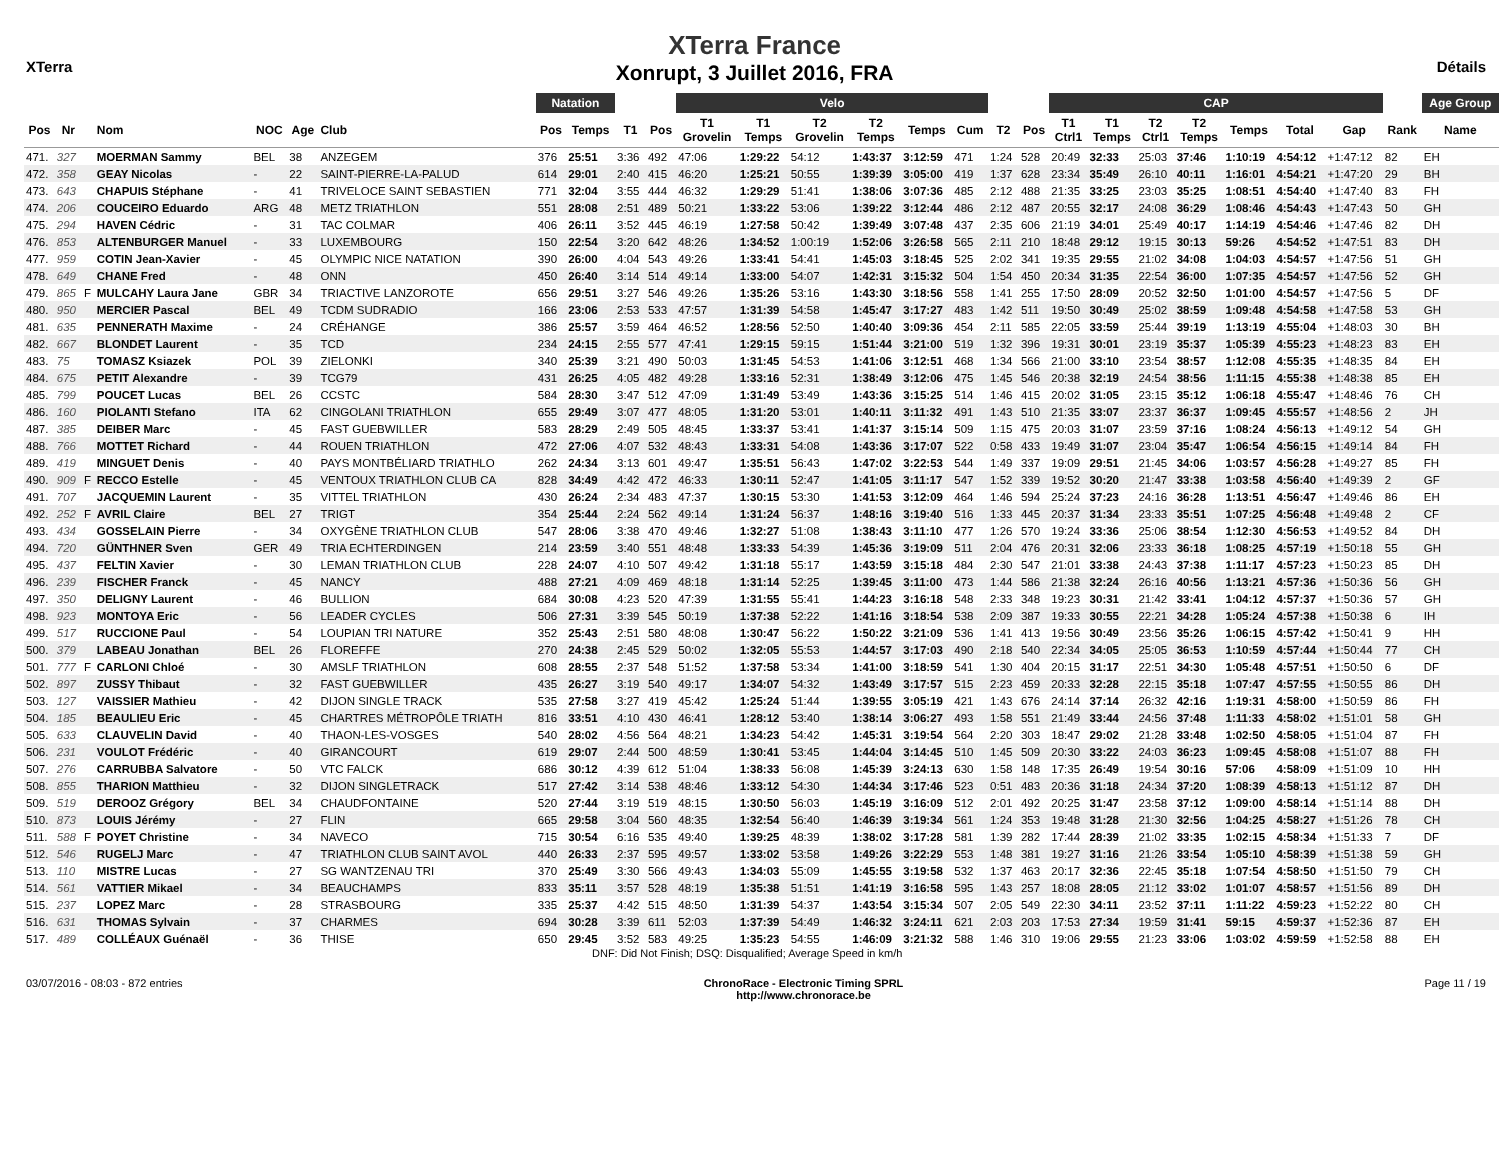XTerra
XTerra France
Xonrupt, 3 Juillet 2016, FRA
Détails
| | | | | | | | Natation | | | | Velo | | | | | | | | CAP | | | | | | | | Age Group |
| --- | --- | --- | --- | --- | --- | --- | --- | --- | --- | --- | --- | --- | --- | --- | --- | --- | --- | --- | --- | --- | --- | --- | --- | --- | --- | --- | --- |
| Pos | Nr | | Nom | NOC | Age | Club | Pos | Temps | T1 | Pos | T1 Grovelin | T1 Temps | T2 Grovelin | T2 Temps | Temps | Cum | T2 | Pos | T1 Ctrl1 | T1 Temps | T2 Ctrl1 | T2 Temps | Temps | Total | Gap | Rank | Name |
| 471. | 327 | | MOERMAN Sammy | BEL | 38 | ANZEGEM | 376 | 25:51 | 3:36 | 492 | 47:06 | 1:29:22 | 54:12 | 1:43:37 | 3:12:59 | 471 | 1:24 | 528 | 20:49 | 32:33 | 25:03 | 37:46 | 1:10:19 | 4:54:12 | +1:47:12 | 82 | EH |
| 472. | 358 | | GEAY Nicolas | - | 22 | SAINT-PIERRE-LA-PALUD | 614 | 29:01 | 2:40 | 415 | 46:20 | 1:25:21 | 50:55 | 1:39:39 | 3:05:00 | 419 | 1:37 | 628 | 23:34 | 35:49 | 26:10 | 40:11 | 1:16:01 | 4:54:21 | +1:47:20 | 29 | BH |
| 473. | 643 | | CHAPUIS Stéphane | - | 41 | TRIVELOCE SAINT SEBASTIEN | 771 | 32:04 | 3:55 | 444 | 46:32 | 1:29:29 | 51:41 | 1:38:06 | 3:07:36 | 485 | 2:12 | 488 | 21:35 | 33:25 | 23:03 | 35:25 | 1:08:51 | 4:54:40 | +1:47:40 | 83 | FH |
| 474. | 206 | | COUCEIRO Eduardo | ARG | 48 | METZ TRIATHLON | 551 | 28:08 | 2:51 | 489 | 50:21 | 1:33:22 | 53:06 | 1:39:22 | 3:12:44 | 486 | 2:12 | 487 | 20:55 | 32:17 | 24:08 | 36:29 | 1:08:46 | 4:54:43 | +1:47:43 | 50 | GH |
| 475. | 294 | | HAVEN Cédric | - | 31 | TAC COLMAR | 406 | 26:11 | 3:52 | 445 | 46:19 | 1:27:58 | 50:42 | 1:39:49 | 3:07:48 | 437 | 2:35 | 606 | 21:19 | 34:01 | 25:49 | 40:17 | 1:14:19 | 4:54:46 | +1:47:46 | 82 | DH |
| 476. | 853 | | ALTENBURGER Manuel | - | 33 | LUXEMBOURG | 150 | 22:54 | 3:20 | 642 | 48:26 | 1:34:52 | 1:00:19 | 1:52:06 | 3:26:58 | 565 | 2:11 | 210 | 18:48 | 29:12 | 19:15 | 30:13 | 59:26 | 4:54:52 | +1:47:51 | 83 | DH |
| 477. | 959 | | COTIN Jean-Xavier | - | 45 | OLYMPIC NICE NATATION | 390 | 26:00 | 4:04 | 543 | 49:26 | 1:33:41 | 54:41 | 1:45:03 | 3:18:45 | 525 | 2:02 | 341 | 19:35 | 29:55 | 21:02 | 34:08 | 1:04:03 | 4:54:57 | +1:47:56 | 51 | GH |
| 478. | 649 | | CHANE Fred | - | 48 | ONN | 450 | 26:40 | 3:14 | 514 | 49:14 | 1:33:00 | 54:07 | 1:42:31 | 3:15:32 | 504 | 1:54 | 450 | 20:34 | 31:35 | 22:54 | 36:00 | 1:07:35 | 4:54:57 | +1:47:56 | 52 | GH |
| 479. | 865 | F | MULCAHY Laura Jane | GBR | 34 | TRIACTIVE LANZOROTE | 656 | 29:51 | 3:27 | 546 | 49:26 | 1:35:26 | 53:16 | 1:43:30 | 3:18:56 | 558 | 1:41 | 255 | 17:50 | 28:09 | 20:52 | 32:50 | 1:01:00 | 4:54:57 | +1:47:56 | 5 | DF |
| 480. | 950 | | MERCIER Pascal | BEL | 49 | TCDM SUDRADIO | 166 | 23:06 | 2:53 | 533 | 47:57 | 1:31:39 | 54:58 | 1:45:47 | 3:17:27 | 483 | 1:42 | 511 | 19:50 | 30:49 | 25:02 | 38:59 | 1:09:48 | 4:54:58 | +1:47:58 | 53 | GH |
| 481. | 635 | | PENNERATH Maxime | - | 24 | CRÉHANGE | 386 | 25:57 | 3:59 | 464 | 46:52 | 1:28:56 | 52:50 | 1:40:40 | 3:09:36 | 454 | 2:11 | 585 | 22:05 | 33:59 | 25:44 | 39:19 | 1:13:19 | 4:55:04 | +1:48:03 | 30 | BH |
| 482. | 667 | | BLONDET Laurent | - | 35 | TCD | 234 | 24:15 | 2:55 | 577 | 47:41 | 1:29:15 | 59:15 | 1:51:44 | 3:21:00 | 519 | 1:32 | 396 | 19:31 | 30:01 | 23:19 | 35:37 | 1:05:39 | 4:55:23 | +1:48:23 | 83 | EH |
| 483. | 75 | | TOMASZ Ksiazek | POL | 39 | ZIELONKI | 340 | 25:39 | 3:21 | 490 | 50:03 | 1:31:45 | 54:53 | 1:41:06 | 3:12:51 | 468 | 1:34 | 566 | 21:00 | 33:10 | 23:54 | 38:57 | 1:12:08 | 4:55:35 | +1:48:35 | 84 | EH |
| 484. | 675 | | PETIT Alexandre | - | 39 | TCG79 | 431 | 26:25 | 4:05 | 482 | 49:28 | 1:33:16 | 52:31 | 1:38:49 | 3:12:06 | 475 | 1:45 | 546 | 20:38 | 32:19 | 24:54 | 38:56 | 1:11:15 | 4:55:38 | +1:48:38 | 85 | EH |
| 485. | 799 | | POUCET Lucas | BEL | 26 | CCSTC | 584 | 28:30 | 3:47 | 512 | 47:09 | 1:31:49 | 53:49 | 1:43:36 | 3:15:25 | 514 | 1:46 | 415 | 20:02 | 31:05 | 23:15 | 35:12 | 1:06:18 | 4:55:47 | +1:48:46 | 76 | CH |
| 486. | 160 | | PIOLANTI Stefano | ITA | 62 | CINGOLANI TRIATHLON | 655 | 29:49 | 3:07 | 477 | 48:05 | 1:31:20 | 53:01 | 1:40:11 | 3:11:32 | 491 | 1:43 | 510 | 21:35 | 33:07 | 23:37 | 36:37 | 1:09:45 | 4:55:57 | +1:48:56 | 2 | JH |
| 487. | 385 | | DEIBER Marc | - | 45 | FAST GUEBWILLER | 583 | 28:29 | 2:49 | 505 | 48:45 | 1:33:37 | 53:41 | 1:41:37 | 3:15:14 | 509 | 1:15 | 475 | 20:03 | 31:07 | 23:59 | 37:16 | 1:08:24 | 4:56:13 | +1:49:12 | 54 | GH |
| 488. | 766 | | MOTTET Richard | - | 44 | ROUEN TRIATHLON | 472 | 27:06 | 4:07 | 532 | 48:43 | 1:33:31 | 54:08 | 1:43:36 | 3:17:07 | 522 | 0:58 | 433 | 19:49 | 31:07 | 23:04 | 35:47 | 1:06:54 | 4:56:15 | +1:49:14 | 84 | FH |
| 489. | 419 | | MINGUET Denis | - | 40 | PAYS MONTBÉLIARD TRIATHLO | 262 | 24:34 | 3:13 | 601 | 49:47 | 1:35:51 | 56:43 | 1:47:02 | 3:22:53 | 544 | 1:49 | 337 | 19:09 | 29:51 | 21:45 | 34:06 | 1:03:57 | 4:56:28 | +1:49:27 | 85 | FH |
| 490. | 909 | F | RECCO Estelle | - | 45 | VENTOUX TRIATHLON CLUB CA | 828 | 34:49 | 4:42 | 472 | 46:33 | 1:30:11 | 52:47 | 1:41:05 | 3:11:17 | 547 | 1:52 | 339 | 19:52 | 30:20 | 21:47 | 33:38 | 1:03:58 | 4:56:40 | +1:49:39 | 2 | GF |
| 491. | 707 | | JACQUEMIN Laurent | - | 35 | VITTEL TRIATHLON | 430 | 26:24 | 2:34 | 483 | 47:37 | 1:30:15 | 53:30 | 1:41:53 | 3:12:09 | 464 | 1:46 | 594 | 25:24 | 37:23 | 24:16 | 36:28 | 1:13:51 | 4:56:47 | +1:49:46 | 86 | EH |
| 492. | 252 | F | AVRIL Claire | BEL | 27 | TRIGT | 354 | 25:44 | 2:24 | 562 | 49:14 | 1:31:24 | 56:37 | 1:48:16 | 3:19:40 | 516 | 1:33 | 445 | 20:37 | 31:34 | 23:33 | 35:51 | 1:07:25 | 4:56:48 | +1:49:48 | 2 | CF |
| 493. | 434 | | GOSSELAIN Pierre | - | 34 | OXYGÈNE TRIATHLON CLUB | 547 | 28:06 | 3:38 | 470 | 49:46 | 1:32:27 | 51:08 | 1:38:43 | 3:11:10 | 477 | 1:26 | 570 | 19:24 | 33:36 | 25:06 | 38:54 | 1:12:30 | 4:56:53 | +1:49:52 | 84 | DH |
| 494. | 720 | | GÜNTHNER Sven | GER | 49 | TRIA ECHTERDINGEN | 214 | 23:59 | 3:40 | 551 | 48:48 | 1:33:33 | 54:39 | 1:45:36 | 3:19:09 | 511 | 2:04 | 476 | 20:31 | 32:06 | 23:33 | 36:18 | 1:08:25 | 4:57:19 | +1:50:18 | 55 | GH |
| 495. | 437 | | FELTIN Xavier | - | 30 | LEMAN TRIATHLON CLUB | 228 | 24:07 | 4:10 | 507 | 49:42 | 1:31:18 | 55:17 | 1:43:59 | 3:15:18 | 484 | 2:30 | 547 | 21:01 | 33:38 | 24:43 | 37:38 | 1:11:17 | 4:57:23 | +1:50:23 | 85 | DH |
| 496. | 239 | | FISCHER Franck | - | 45 | NANCY | 488 | 27:21 | 4:09 | 469 | 48:18 | 1:31:14 | 52:25 | 1:39:45 | 3:11:00 | 473 | 1:44 | 586 | 21:38 | 32:24 | 26:16 | 40:56 | 1:13:21 | 4:57:36 | +1:50:36 | 56 | GH |
| 497. | 350 | | DELIGNY Laurent | - | 46 | BULLION | 684 | 30:08 | 4:23 | 520 | 47:39 | 1:31:55 | 55:41 | 1:44:23 | 3:16:18 | 548 | 2:33 | 348 | 19:23 | 30:31 | 21:42 | 33:41 | 1:04:12 | 4:57:37 | +1:50:36 | 57 | GH |
| 498. | 923 | | MONTOYA Eric | - | 56 | LEADER CYCLES | 506 | 27:31 | 3:39 | 545 | 50:19 | 1:37:38 | 52:22 | 1:41:16 | 3:18:54 | 538 | 2:09 | 387 | 19:33 | 30:55 | 22:21 | 34:28 | 1:05:24 | 4:57:38 | +1:50:38 | 6 | IH |
| 499. | 517 | | RUCCIONE Paul | - | 54 | LOUPIAN TRI NATURE | 352 | 25:43 | 2:51 | 580 | 48:08 | 1:30:47 | 56:22 | 1:50:22 | 3:21:09 | 536 | 1:41 | 413 | 19:56 | 30:49 | 23:56 | 35:26 | 1:06:15 | 4:57:42 | +1:50:41 | 9 | HH |
| 500. | 379 | | LABEAU Jonathan | BEL | 26 | FLOREFFE | 270 | 24:38 | 2:45 | 529 | 50:02 | 1:32:05 | 55:53 | 1:44:57 | 3:17:03 | 490 | 2:18 | 540 | 22:34 | 34:05 | 25:05 | 36:53 | 1:10:59 | 4:57:44 | +1:50:44 | 77 | CH |
| 501. | 777 | F | CARLONI Chloé | - | 30 | AMSLF TRIATHLON | 608 | 28:55 | 2:37 | 548 | 51:52 | 1:37:58 | 53:34 | 1:41:00 | 3:18:59 | 541 | 1:30 | 404 | 20:15 | 31:17 | 22:51 | 34:30 | 1:05:48 | 4:57:51 | +1:50:50 | 6 | DF |
| 502. | 897 | | ZUSSY Thibaut | - | 32 | FAST GUEBWILLER | 435 | 26:27 | 3:19 | 540 | 49:17 | 1:34:07 | 54:32 | 1:43:49 | 3:17:57 | 515 | 2:23 | 459 | 20:33 | 32:28 | 22:15 | 35:18 | 1:07:47 | 4:57:55 | +1:50:55 | 86 | DH |
| 503. | 127 | | VAISSIER Mathieu | - | 42 | DIJON SINGLE TRACK | 535 | 27:58 | 3:27 | 419 | 45:42 | 1:25:24 | 51:44 | 1:39:55 | 3:05:19 | 421 | 1:43 | 676 | 24:14 | 37:14 | 26:32 | 42:16 | 1:19:31 | 4:58:00 | +1:50:59 | 86 | FH |
| 504. | 185 | | BEAULIEU Eric | - | 45 | CHARTRES MÉTROPÔLE TRIATH | 816 | 33:51 | 4:10 | 430 | 46:41 | 1:28:12 | 53:40 | 1:38:14 | 3:06:27 | 493 | 1:58 | 551 | 21:49 | 33:44 | 24:56 | 37:48 | 1:11:33 | 4:58:02 | +1:51:01 | 58 | GH |
| 505. | 633 | | CLAUVELIN David | - | 40 | THAON-LES-VOSGES | 540 | 28:02 | 4:56 | 564 | 48:21 | 1:34:23 | 54:42 | 1:45:31 | 3:19:54 | 564 | 2:20 | 303 | 18:47 | 29:02 | 21:28 | 33:48 | 1:02:50 | 4:58:05 | +1:51:04 | 87 | FH |
| 506. | 231 | | VOULOT Frédéric | - | 40 | GIRANCOURT | 619 | 29:07 | 2:44 | 500 | 48:59 | 1:30:41 | 53:45 | 1:44:04 | 3:14:45 | 510 | 1:45 | 509 | 20:30 | 33:22 | 24:03 | 36:23 | 1:09:45 | 4:58:08 | +1:51:07 | 88 | FH |
| 507. | 276 | | CARRUBBA Salvatore | - | 50 | VTC FALCK | 686 | 30:12 | 4:39 | 612 | 51:04 | 1:38:33 | 56:08 | 1:45:39 | 3:24:13 | 630 | 1:58 | 148 | 17:35 | 26:49 | 19:54 | 30:16 | 57:06 | 4:58:09 | +1:51:09 | 10 | HH |
| 508. | 855 | | THARION Matthieu | - | 32 | DIJON SINGLETRACK | 517 | 27:42 | 3:14 | 538 | 48:46 | 1:33:12 | 54:30 | 1:44:34 | 3:17:46 | 523 | 0:51 | 483 | 20:36 | 31:18 | 24:34 | 37:20 | 1:08:39 | 4:58:13 | +1:51:12 | 87 | DH |
| 509. | 519 | | DEROOZ Grégory | BEL | 34 | CHAUDFONTAINE | 520 | 27:44 | 3:19 | 519 | 48:15 | 1:30:50 | 56:03 | 1:45:19 | 3:16:09 | 512 | 2:01 | 492 | 20:25 | 31:47 | 23:58 | 37:12 | 1:09:00 | 4:58:14 | +1:51:14 | 88 | DH |
| 510. | 873 | | LOUIS Jérémy | - | 27 | FLIN | 665 | 29:58 | 3:04 | 560 | 48:35 | 1:32:54 | 56:40 | 1:46:39 | 3:19:34 | 561 | 1:24 | 353 | 19:48 | 31:28 | 21:30 | 32:56 | 1:04:25 | 4:58:27 | +1:51:26 | 78 | CH |
| 511. | 588 | F | POYET Christine | - | 34 | NAVECO | 715 | 30:54 | 6:16 | 535 | 49:40 | 1:39:25 | 48:39 | 1:38:02 | 3:17:28 | 581 | 1:39 | 282 | 17:44 | 28:39 | 21:02 | 33:35 | 1:02:15 | 4:58:34 | +1:51:33 | 7 | DF |
| 512. | 546 | | RUGELJ Marc | - | 47 | TRIATHLON CLUB SAINT AVOL | 440 | 26:33 | 2:37 | 595 | 49:57 | 1:33:02 | 53:58 | 1:49:26 | 3:22:29 | 553 | 1:48 | 381 | 19:27 | 31:16 | 21:26 | 33:54 | 1:05:10 | 4:58:39 | +1:51:38 | 59 | GH |
| 513. | 110 | | MISTRE Lucas | - | 27 | SG WANTZENAU TRI | 370 | 25:49 | 3:30 | 566 | 49:43 | 1:34:03 | 55:09 | 1:45:55 | 3:19:58 | 532 | 1:37 | 463 | 20:17 | 32:36 | 22:45 | 35:18 | 1:07:54 | 4:58:50 | +1:51:50 | 79 | CH |
| 514. | 561 | | VATTIER Mikael | - | 34 | BEAUCHAMPS | 833 | 35:11 | 3:57 | 528 | 48:19 | 1:35:38 | 51:51 | 1:41:19 | 3:16:58 | 595 | 1:43 | 257 | 18:08 | 28:05 | 21:12 | 33:02 | 1:01:07 | 4:58:57 | +1:51:56 | 89 | DH |
| 515. | 237 | | LOPEZ Marc | - | 28 | STRASBOURG | 335 | 25:37 | 4:42 | 515 | 48:50 | 1:31:39 | 54:37 | 1:43:54 | 3:15:34 | 507 | 2:05 | 549 | 22:30 | 34:11 | 23:52 | 37:11 | 1:11:22 | 4:59:23 | +1:52:22 | 80 | CH |
| 516. | 631 | | THOMAS Sylvain | - | 37 | CHARMES | 694 | 30:28 | 3:39 | 611 | 52:03 | 1:37:39 | 54:49 | 1:46:32 | 3:24:11 | 621 | 2:03 | 203 | 17:53 | 27:34 | 19:59 | 31:41 | 59:15 | 4:59:37 | +1:52:36 | 87 | EH |
| 517. | 489 | | COLLÉAUX Guénaël | - | 36 | THISE | 650 | 29:45 | 3:52 | 583 | 49:25 | 1:35:23 | 54:55 | 1:46:09 | 3:21:32 | 588 | 1:46 | 310 | 19:06 | 29:55 | 21:23 | 33:06 | 1:03:02 | 4:59:59 | +1:52:58 | 88 | EH |
DNF: Did Not Finish; DSQ: Disqualified; Average Speed in km/h
03/07/2016 - 08:03 - 872 entries
ChronoRace - Electronic Timing SPRL
http://www.chronorace.be
Page 11 / 19